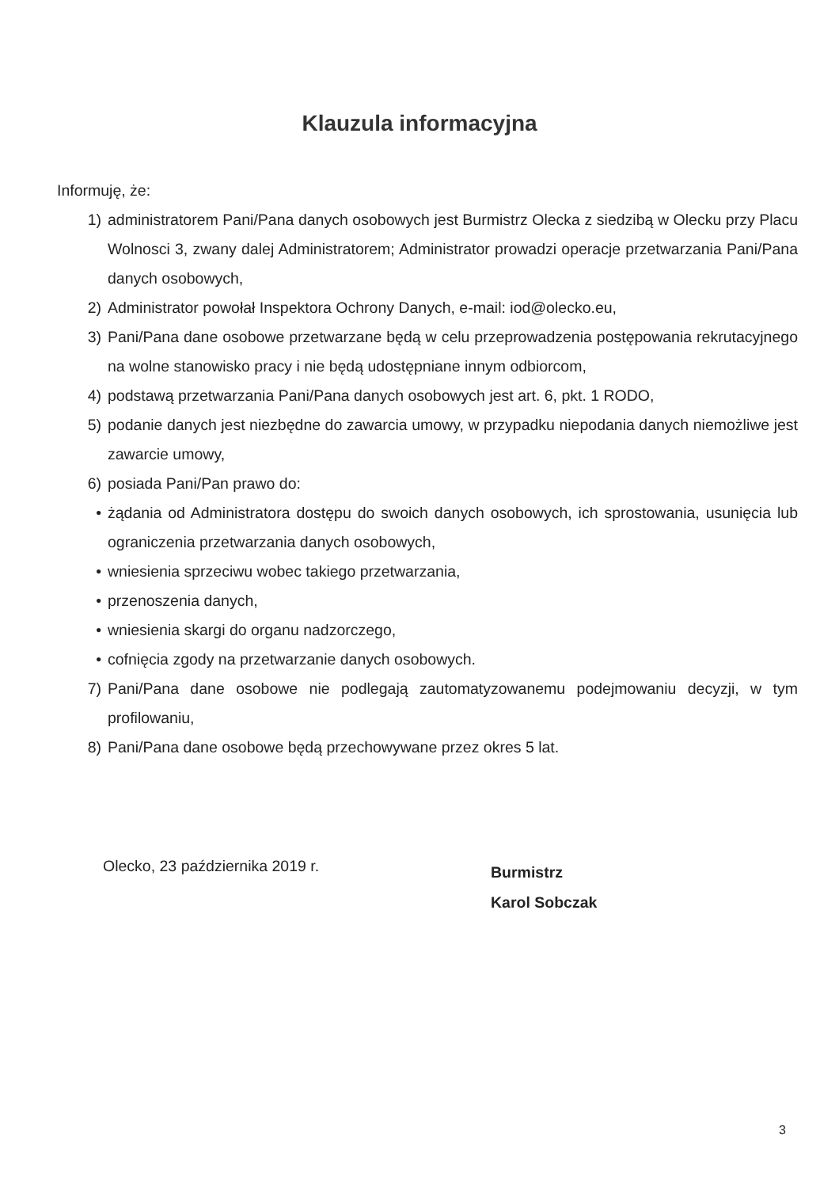Klauzula informacyjna
Informuję, że:
1) administratorem Pani/Pana danych osobowych jest Burmistrz Olecka z siedzibą w Olecku przy Placu Wolnosci 3, zwany dalej Administratorem; Administrator prowadzi operacje przetwarzania Pani/Pana danych osobowych,
2) Administrator powołał Inspektora Ochrony Danych, e-mail: iod@olecko.eu,
3) Pani/Pana dane osobowe przetwarzane będą w celu przeprowadzenia postępowania rekrutacyjnego na wolne stanowisko pracy i nie będą udostępniane innym odbiorcom,
4) podstawą przetwarzania Pani/Pana danych osobowych jest art. 6, pkt. 1 RODO,
5) podanie danych jest niezbędne do zawarcia umowy, w przypadku niepodania danych niemożliwe jest zawarcie umowy,
6) posiada Pani/Pan prawo do:
• żądania od Administratora dostępu do swoich danych osobowych, ich sprostowania, usunięcia lub ograniczenia przetwarzania danych osobowych,
• wniesienia sprzeciwu wobec takiego przetwarzania,
• przenoszenia danych,
• wniesienia skargi do organu nadzorczego,
• cofnięcia zgody na przetwarzanie danych osobowych.
7) Pani/Pana dane osobowe nie podlegają zautomatyzowanemu podejmowaniu decyzji, w tym profilowaniu,
8) Pani/Pana dane osobowe będą przechowywane przez okres 5 lat.
Olecko, 23 października 2019 r.
Burmistrz
Karol Sobczak
3